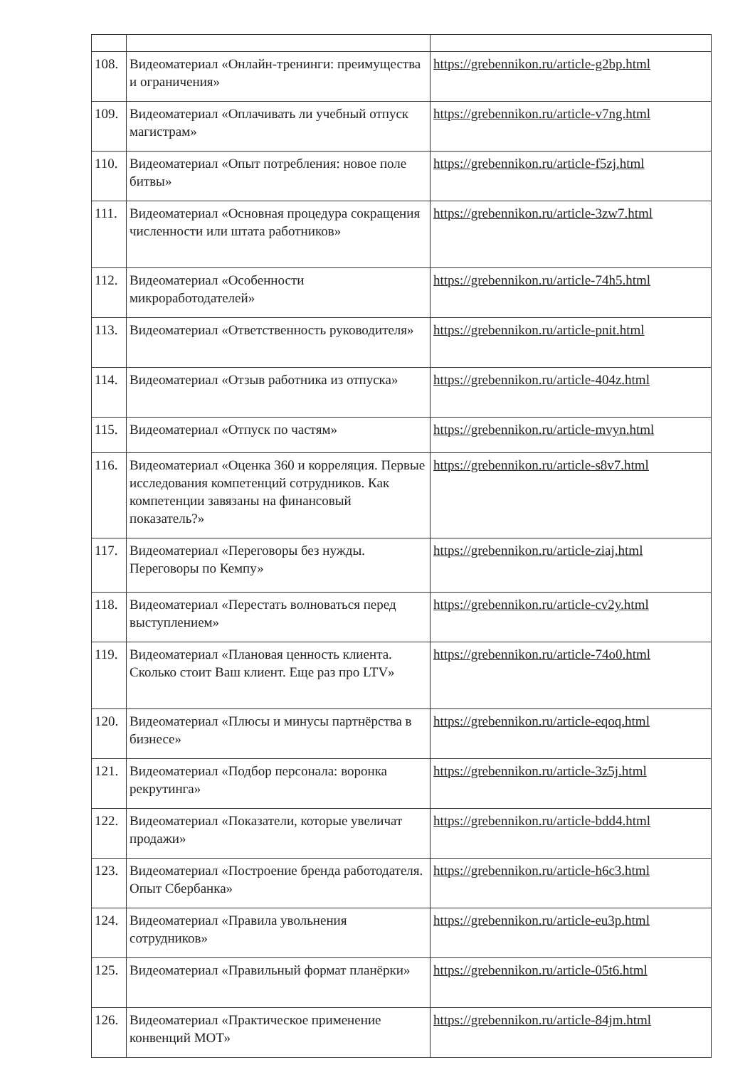| 108. | Видеоматериал «Онлайн-тренинги: преимущества и ограничения» | https://grebennikon.ru/article-g2bp.html |
| 109. | Видеоматериал «Оплачивать ли учебный отпуск магистрам» | https://grebennikon.ru/article-v7ng.html |
| 110. | Видеоматериал «Опыт потребления: новое поле битвы» | https://grebennikon.ru/article-f5zj.html |
| 111. | Видеоматериал «Основная процедура сокращения численности или штата работников» | https://grebennikon.ru/article-3zw7.html |
| 112. | Видеоматериал «Особенности микроработодателей» | https://grebennikon.ru/article-74h5.html |
| 113. | Видеоматериал «Ответственность руководителя» | https://grebennikon.ru/article-pnit.html |
| 114. | Видеоматериал «Отзыв работника из отпуска» | https://grebennikon.ru/article-404z.html |
| 115. | Видеоматериал «Отпуск по частям» | https://grebennikon.ru/article-mvyn.html |
| 116. | Видеоматериал «Оценка 360 и корреляция. Первые исследования компетенций сотрудников. Как компетенции завязаны на финансовый показатель?» | https://grebennikon.ru/article-s8v7.html |
| 117. | Видеоматериал «Переговоры без нужды. Переговоры по Кемпу» | https://grebennikon.ru/article-ziaj.html |
| 118. | Видеоматериал «Перестать волноваться перед выступлением» | https://grebennikon.ru/article-cv2y.html |
| 119. | Видеоматериал «Плановая ценность клиента. Сколько стоит Ваш клиент. Еще раз про LTV» | https://grebennikon.ru/article-74o0.html |
| 120. | Видеоматериал «Плюсы и минусы партнёрства в бизнесе» | https://grebennikon.ru/article-eqoq.html |
| 121. | Видеоматериал «Подбор персонала: воронка рекрутинга» | https://grebennikon.ru/article-3z5j.html |
| 122. | Видеоматериал «Показатели, которые увеличат продажи» | https://grebennikon.ru/article-bdd4.html |
| 123. | Видеоматериал «Построение бренда работодателя. Опыт Сбербанка» | https://grebennikon.ru/article-h6c3.html |
| 124. | Видеоматериал «Правила увольнения сотрудников» | https://grebennikon.ru/article-eu3p.html |
| 125. | Видеоматериал «Правильный формат планёрки» | https://grebennikon.ru/article-05t6.html |
| 126. | Видеоматериал «Практическое применение конвенций МОТ» | https://grebennikon.ru/article-84jm.html |